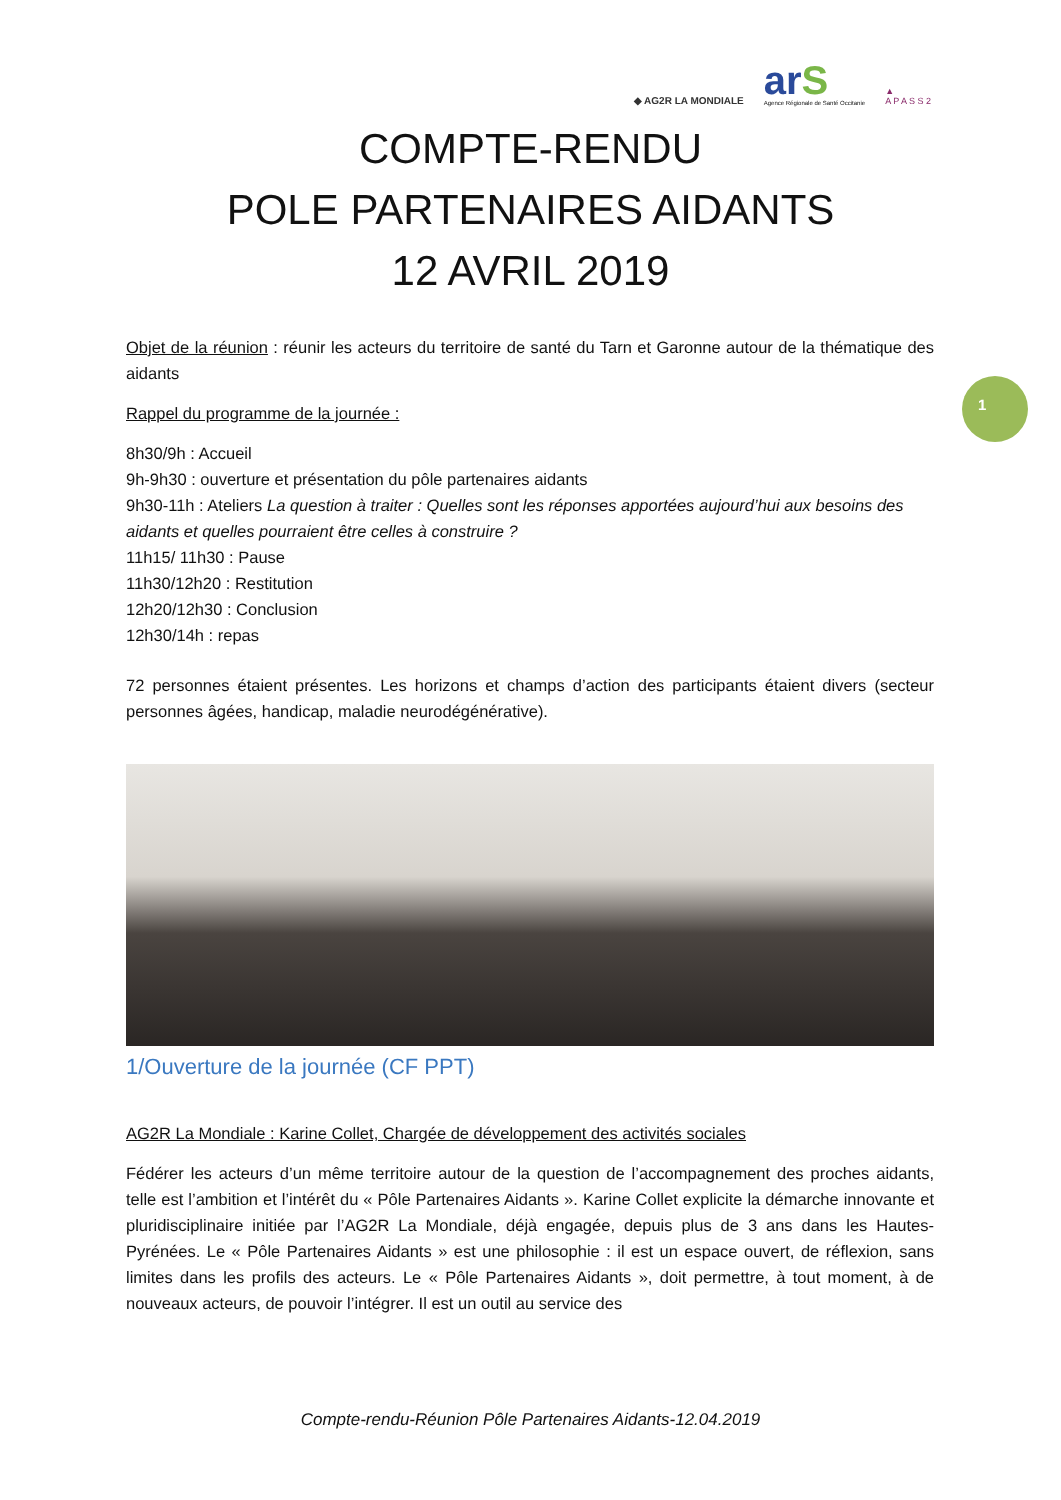◆ AG2R LA MONDIALE
arS
Agence Régionale de Santé Occitanie
▲
A P A S S 2
COMPTE-RENDU
POLE PARTENAIRES AIDANTS
12 AVRIL 2019
1
Objet de la réunion : réunir les acteurs du territoire de santé du Tarn et Garonne autour de la thématique des aidants
Rappel du programme de la journée :
8h30/9h : Accueil
9h-9h30 : ouverture et présentation du pôle partenaires aidants
9h30-11h : Ateliers La question à traiter : Quelles sont les réponses apportées aujourd’hui aux besoins des aidants et quelles pourraient être celles à construire ?
11h15/ 11h30 : Pause
11h30/12h20 : Restitution
12h20/12h30 : Conclusion
12h30/14h : repas
72 personnes étaient présentes. Les horizons et champs d’action des participants étaient divers (secteur personnes âgées, handicap, maladie neurodégénérative).
1/Ouverture de la journée (CF PPT)
AG2R La Mondiale : Karine Collet, Chargée de développement des activités sociales
Fédérer les acteurs d’un même territoire autour de la question de l’accompagnement des proches aidants, telle est l’ambition et l’intérêt du « Pôle Partenaires Aidants ». Karine Collet explicite la démarche innovante et pluridisciplinaire initiée par l’AG2R La Mondiale, déjà engagée, depuis plus de 3 ans dans les Hautes-Pyrénées. Le « Pôle Partenaires Aidants » est une philosophie : il est un espace ouvert, de réflexion, sans limites dans les profils des acteurs. Le « Pôle Partenaires Aidants », doit permettre, à tout moment, à de nouveaux acteurs, de pouvoir l’intégrer. Il est un outil au service des
Compte-rendu-Réunion Pôle Partenaires Aidants-12.04.2019